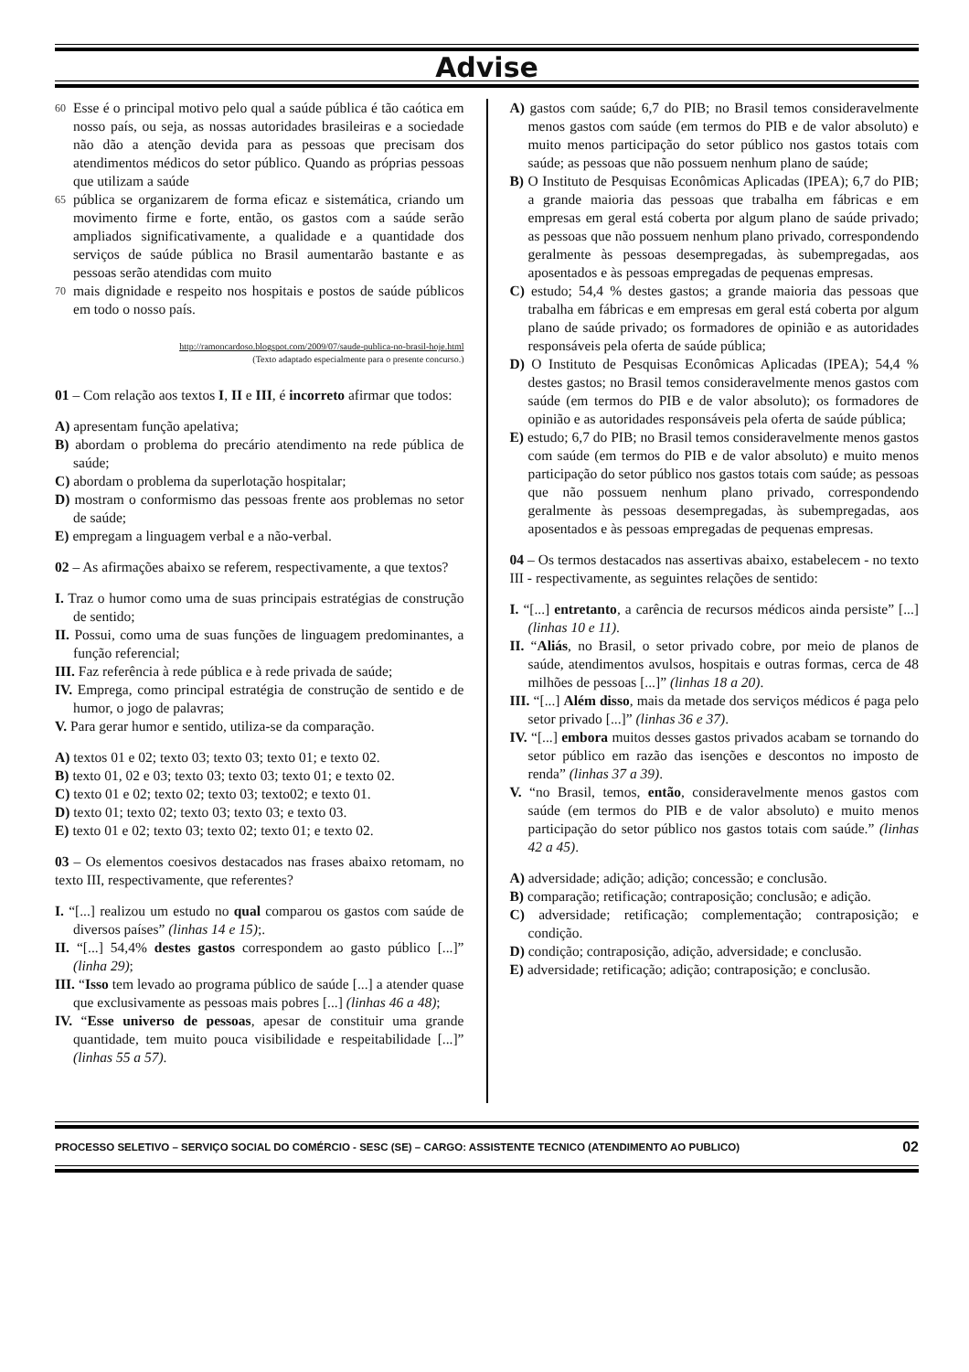Advise
60
Esse é o principal motivo pelo qual a saúde pública é tão caótica em nosso país, ou seja, as nossas autoridades brasileiras e a sociedade não dão a atenção devida para as pessoas que precisam dos atendimentos médicos do setor público. Quando as próprias pessoas que utilizam a saúde
65
pública se organizarem de forma eficaz e sistemática, criando um movimento firme e forte, então, os gastos com a saúde serão ampliados significativamente, a qualidade e a quantidade dos serviços de saúde pública no Brasil aumentarão bastante e as pessoas serão atendidas com muito
70
mais dignidade e respeito nos hospitais e postos de saúde públicos em todo o nosso país.
http://ramoncardoso.blogspot.com/2009/07/saude-publica-no-brasil-hoje.html
(Texto adaptado especialmente para o presente concurso.)
01 – Com relação aos textos I, II e III, é incorreto afirmar que todos:
A) apresentam função apelativa;
B) abordam o problema do precário atendimento na rede pública de saúde;
C) abordam o problema da superlotação hospitalar;
D) mostram o conformismo das pessoas frente aos problemas no setor de saúde;
E) empregam a linguagem verbal e a não-verbal.
02 – As afirmações abaixo se referem, respectivamente, a que textos?
I. Traz o humor como uma de suas principais estratégias de construção de sentido;
II. Possui, como uma de suas funções de linguagem predominantes, a função referencial;
III. Faz referência à rede pública e à rede privada de saúde;
IV. Emprega, como principal estratégia de construção de sentido e de humor, o jogo de palavras;
V. Para gerar humor e sentido, utiliza-se da comparação.
A) textos 01 e 02; texto 03; texto 03; texto 01; e texto 02.
B) texto 01, 02 e 03; texto 03; texto 03; texto 01; e texto 02.
C) texto 01 e 02; texto 02; texto 03; texto02; e texto 01.
D) texto 01; texto 02; texto 03; texto 03; e texto 03.
E) texto 01 e 02; texto 03; texto 02; texto 01; e texto 02.
03 – Os elementos coesivos destacados nas frases abaixo retomam, no texto III, respectivamente, que referentes?
I. “[...] realizou um estudo no qual comparou os gastos com saúde de diversos países” (linhas 14 e 15);.
II. “[...] 54,4% destes gastos correspondem ao gasto público [...]” (linha 29);
III. “Isso tem levado ao programa público de saúde [...] a atender quase que exclusivamente as pessoas mais pobres [...] (linhas 46 a 48);
IV. “Esse universo de pessoas, apesar de constituir uma grande quantidade, tem muito pouca visibilidade e respeitabilidade [...]” (linhas 55 a 57).
A) gastos com saúde; 6,7 do PIB; no Brasil temos consideravelmente menos gastos com saúde (em termos do PIB e de valor absoluto) e muito menos participação do setor público nos gastos totais com saúde; as pessoas que não possuem nenhum plano de saúde;
B) O Instituto de Pesquisas Econômicas Aplicadas (IPEA); 6,7 do PIB; a grande maioria das pessoas que trabalha em fábricas e em empresas em geral está coberta por algum plano de saúde privado; as pessoas que não possuem nenhum plano privado, correspondendo geralmente às pessoas desempregadas, às subempregadas, aos aposentados e às pessoas empregadas de pequenas empresas.
C) estudo; 54,4 % destes gastos; a grande maioria das pessoas que trabalha em fábricas e em empresas em geral está coberta por algum plano de saúde privado; os formadores de opinião e as autoridades responsáveis pela oferta de saúde pública;
D) O Instituto de Pesquisas Econômicas Aplicadas (IPEA); 54,4 % destes gastos; no Brasil temos consideravelmente menos gastos com saúde (em termos do PIB e de valor absoluto); os formadores de opinião e as autoridades responsáveis pela oferta de saúde pública;
E) estudo; 6,7 do PIB; no Brasil temos consideravelmente menos gastos com saúde (em termos do PIB e de valor absoluto) e muito menos participação do setor público nos gastos totais com saúde; as pessoas que não possuem nenhum plano privado, correspondendo geralmente às pessoas desempregadas, às subempregadas, aos aposentados e às pessoas empregadas de pequenas empresas.
04 – Os termos destacados nas assertivas abaixo, estabelecem - no texto III - respectivamente, as seguintes relações de sentido:
I. “[...] entretanto, a carência de recursos médicos ainda persiste” [...] (linhas 10 e 11).
II. “Aliás, no Brasil, o setor privado cobre, por meio de planos de saúde, atendimentos avulsos, hospitais e outras formas, cerca de 48 milhões de pessoas [...]” (linhas 18 a 20).
III. “[...] Além disso, mais da metade dos serviços médicos é paga pelo setor privado [...]” (linhas 36 e 37).
IV. “[...] embora muitos desses gastos privados acabam se tornando do setor público em razão das isenções e descontos no imposto de renda” (linhas 37 a 39).
V. “no Brasil, temos, então, consideravelmente menos gastos com saúde (em termos do PIB e de valor absoluto) e muito menos participação do setor público nos gastos totais com saúde.” (linhas 42 a 45).
A) adversidade; adição; adição; concessão; e conclusão.
B) comparação; retificação; contraposição; conclusão; e adição.
C) adversidade; retificação; complementação; contraposição; e condição.
D) condição; contraposição, adição, adversidade; e conclusão.
E) adversidade; retificação; adição; contraposição; e conclusão.
PROCESSO SELETIVO – SERVIÇO SOCIAL DO COMÉRCIO - SESC (SE) – CARGO: ASSISTENTE TECNICO (ATENDIMENTO AO PUBLICO) 02